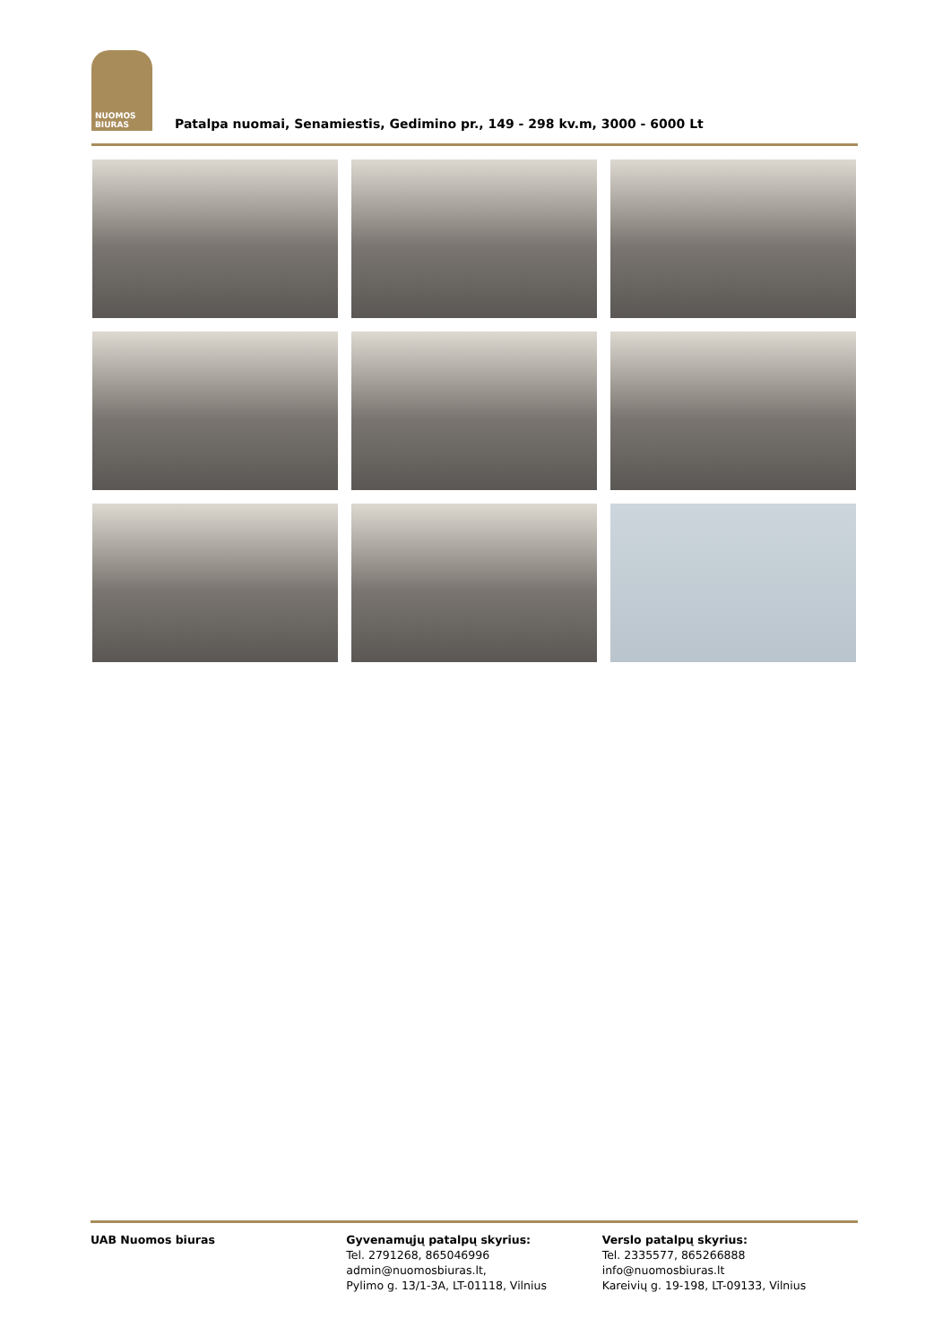NUOMOS
BIURAS
Patalpa nuomai, Senamiestis, Gedimino pr., 149 - 298 kv.m, 3000 - 6000 Lt
UAB Nuomos biuras Gyvenamųjų patalpų skyrius:
Tel. 2791268, 865046996
admin@nuomosbiuras.lt,
Pylimo g. 13/1-3A, LT-01118, Vilnius
Verslo patalpų skyrius:
Tel. 2335577, 865266888
info@nuomosbiuras.lt
Kareivių g. 19-198, LT-09133, Vilnius